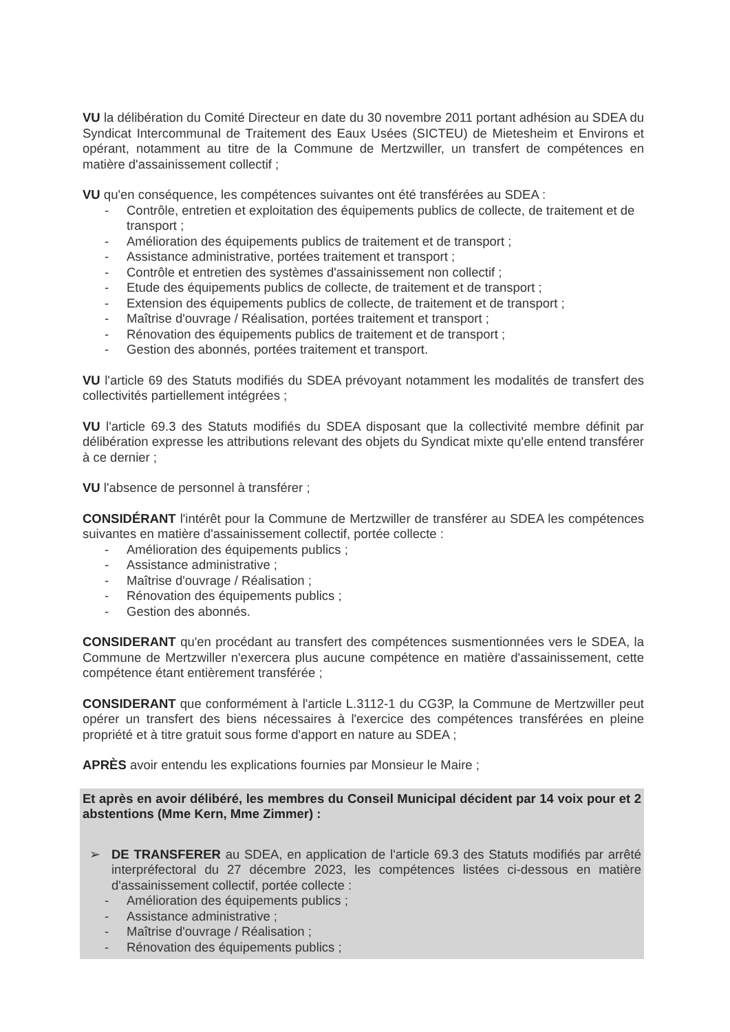VU la délibération du Comité Directeur en date du 30 novembre 2011 portant adhésion au SDEA du Syndicat Intercommunal de Traitement des Eaux Usées (SICTEU) de Mietesheim et Environs et opérant, notamment au titre de la Commune de Mertzwiller, un transfert de compétences en matière d'assainissement collectif ;
VU qu'en conséquence, les compétences suivantes ont été transférées au SDEA :
- Contrôle, entretien et exploitation des équipements publics de collecte, de traitement et de transport ;
- Amélioration des équipements publics de traitement et de transport ;
- Assistance administrative, portées traitement et transport ;
- Contrôle et entretien des systèmes d'assainissement non collectif ;
- Etude des équipements publics de collecte, de traitement et de transport ;
- Extension des équipements publics de collecte, de traitement et de transport ;
- Maîtrise d'ouvrage / Réalisation, portées traitement et transport ;
- Rénovation des équipements publics de traitement et de transport ;
- Gestion des abonnés, portées traitement et transport.
VU l'article 69 des Statuts modifiés du SDEA prévoyant notamment les modalités de transfert des collectivités partiellement intégrées ;
VU l'article 69.3 des Statuts modifiés du SDEA disposant que la collectivité membre définit par délibération expresse les attributions relevant des objets du Syndicat mixte qu'elle entend transférer à ce dernier ;
VU l'absence de personnel à transférer ;
CONSIDÉRANT l'intérêt pour la Commune de Mertzwiller de transférer au SDEA les compétences suivantes en matière d'assainissement collectif, portée collecte :
- Amélioration des équipements publics ;
- Assistance administrative ;
- Maîtrise d'ouvrage / Réalisation ;
- Rénovation des équipements publics ;
- Gestion des abonnés.
CONSIDERANT qu'en procédant au transfert des compétences susmentionnées vers le SDEA, la Commune de Mertzwiller n'exercera plus aucune compétence en matière d'assainissement, cette compétence étant entièrement transférée ;
CONSIDERANT que conformément à l'article L.3112-1 du CG3P, la Commune de Mertzwiller peut opérer un transfert des biens nécessaires à l'exercice des compétences transférées en pleine propriété et à titre gratuit sous forme d'apport en nature au SDEA ;
APRÈS avoir entendu les explications fournies par Monsieur le Maire ;
Et après en avoir délibéré, les membres du Conseil Municipal décident par 14 voix pour et 2 abstentions (Mme Kern, Mme Zimmer) :
➢ DE TRANSFERER au SDEA, en application de l'article 69.3 des Statuts modifiés par arrêté interpréfectoral du 27 décembre 2023, les compétences listées ci-dessous en matière d'assainissement collectif, portée collecte :
- Amélioration des équipements publics ;
- Assistance administrative ;
- Maîtrise d'ouvrage / Réalisation ;
- Rénovation des équipements publics ;